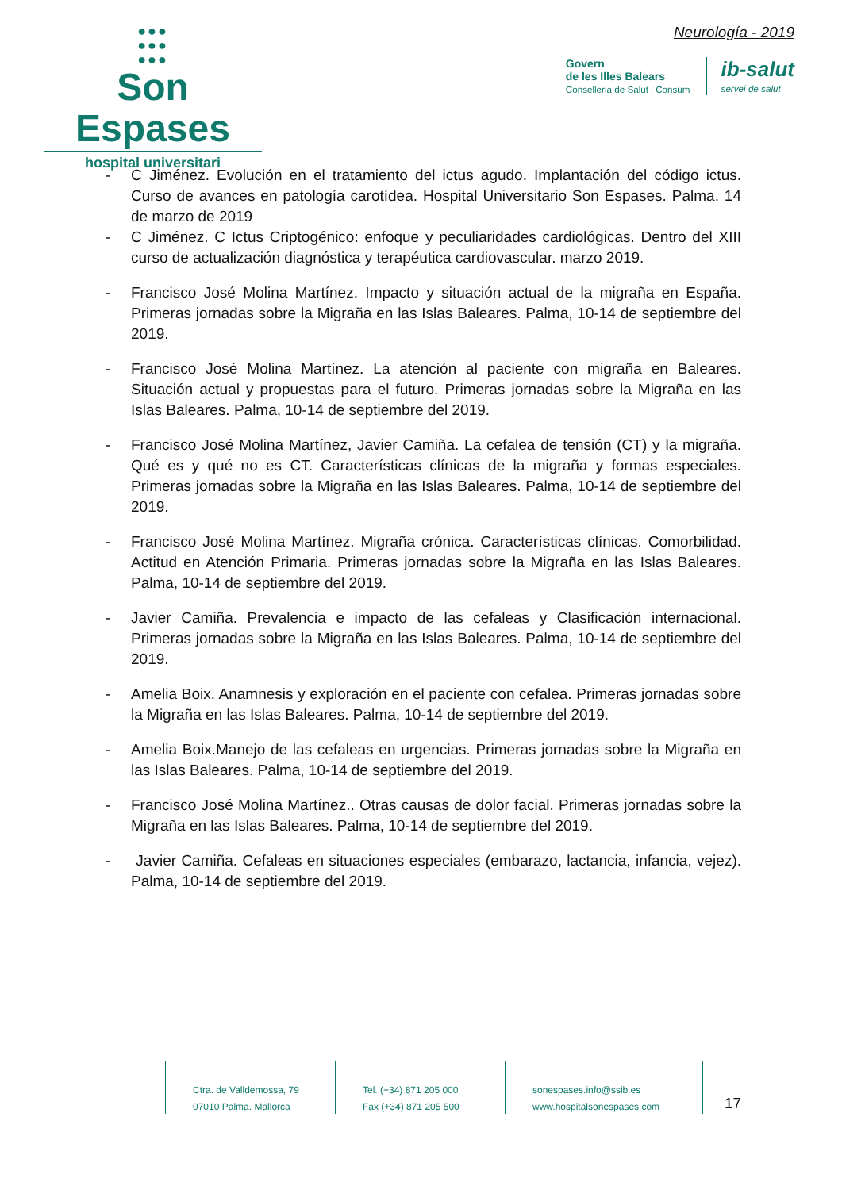●●●
●●●
●●●
Son Espases
hospital universitari
Neurología - 2019
Govern
de les Illes Balears
Conselleria de Salut i Consum
ib-salut
servei de salut
- C Jiménez. Evolución en el tratamiento del ictus agudo. Implantación del código ictus. Curso de avances en patología carotídea. Hospital Universitario Son Espases. Palma. 14 de marzo de 2019
- C Jiménez. C Ictus Criptogénico: enfoque y peculiaridades cardiológicas. Dentro del XIII curso de actualización diagnóstica y terapéutica cardiovascular. marzo 2019.
- Francisco José Molina Martínez. Impacto y situación actual de la migraña en España. Primeras jornadas sobre la Migraña en las Islas Baleares. Palma, 10-14 de septiembre del 2019.
- Francisco José Molina Martínez. La atención al paciente con migraña en Baleares. Situación actual y propuestas para el futuro. Primeras jornadas sobre la Migraña en las Islas Baleares. Palma, 10-14 de septiembre del 2019.
- Francisco José Molina Martínez, Javier Camiña. La cefalea de tensión (CT) y la migraña. Qué es y qué no es CT. Características clínicas de la migraña y formas especiales. Primeras jornadas sobre la Migraña en las Islas Baleares. Palma, 10-14 de septiembre del 2019.
- Francisco José Molina Martínez. Migraña crónica. Características clínicas. Comorbilidad. Actitud en Atención Primaria. Primeras jornadas sobre la Migraña en las Islas Baleares. Palma, 10-14 de septiembre del 2019.
- Javier Camiña. Prevalencia e impacto de las cefaleas y Clasificación internacional. Primeras jornadas sobre la Migraña en las Islas Baleares. Palma, 10-14 de septiembre del 2019.
- Amelia Boix. Anamnesis y exploración en el paciente con cefalea. Primeras jornadas sobre la Migraña en las Islas Baleares. Palma, 10-14 de septiembre del 2019.
- Amelia Boix.Manejo de las cefaleas en urgencias. Primeras jornadas sobre la Migraña en las Islas Baleares. Palma, 10-14 de septiembre del 2019.
- Francisco José Molina Martínez.. Otras causas de dolor facial. Primeras jornadas sobre la Migraña en las Islas Baleares. Palma, 10-14 de septiembre del 2019.
- Javier Camiña. Cefaleas en situaciones especiales (embarazo, lactancia, infancia, vejez). Palma, 10-14 de septiembre del 2019.
Ctra. de Valldemossa, 79
07010 Palma. Mallorca
Tel. (+34) 871 205 000
Fax (+34) 871 205 500
sonespases.info@ssib.es
www.hospitalsonespases.com
17